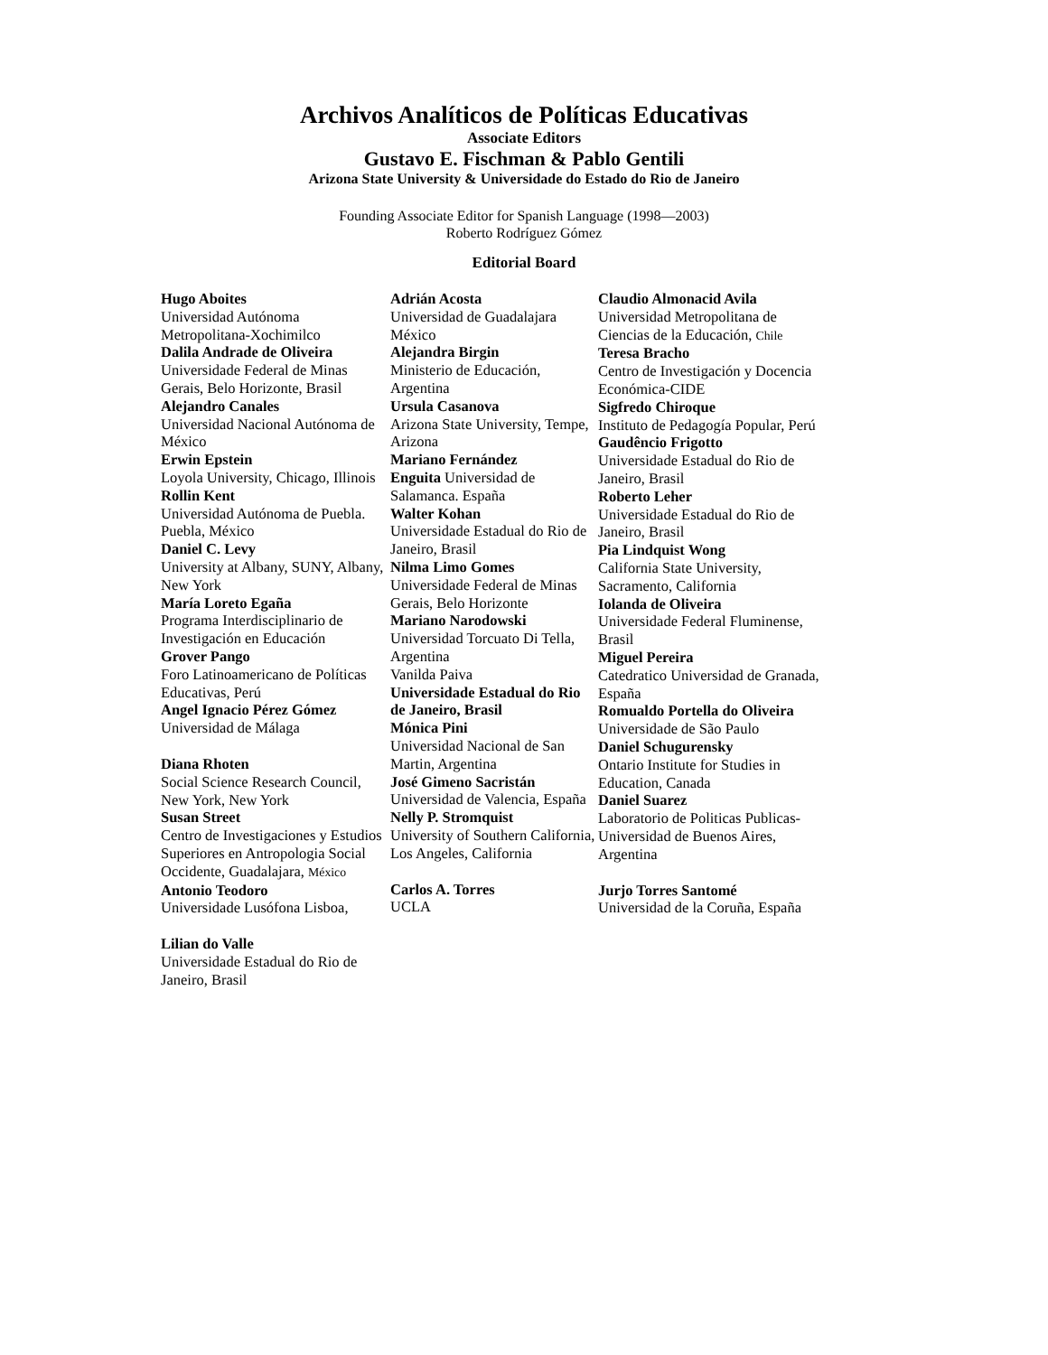Archivos Analíticos de Políticas Educativas
Associate Editors
Gustavo E. Fischman & Pablo Gentili
Arizona State University & Universidade do Estado do Rio de Janeiro
Founding Associate Editor for Spanish Language (1998—2003)
Roberto Rodríguez Gómez
Editorial Board
Hugo Aboites
Universidad Autónoma Metropolitana-Xochimilco
Dalila Andrade de Oliveira
Universidade Federal de Minas Gerais, Belo Horizonte, Brasil
Alejandro Canales
Universidad Nacional Autónoma de México
Erwin Epstein
Loyola University, Chicago, Illinois
Rollin Kent
Universidad Autónoma de Puebla. Puebla, México
Daniel C. Levy
University at Albany, SUNY, Albany, New York
María Loreto Egaña
Programa Interdisciplinario de Investigación en Educación
Grover Pango
Foro Latinoamericano de Políticas Educativas, Perú
Angel Ignacio Pérez Gómez
Universidad de Málaga
Diana Rhoten
Social Science Research Council, New York, New York
Susan Street
Centro de Investigaciones y Estudios Superiores en Antropologia Social Occidente, Guadalajara, México
Antonio Teodoro
Universidade Lusófona Lisboa,
Lilian do Valle
Universidade Estadual do Rio de Janeiro, Brasil
Adrián Acosta
Universidad de Guadalajara México
Alejandra Birgin
Ministerio de Educación, Argentina
Ursula Casanova
Arizona State University, Tempe, Arizona
Mariano Fernández
Enguita Universidad de Salamanca. España
Walter Kohan
Universidade Estadual do Rio de Janeiro, Brasil
Nilma Limo Gomes
Universidade Federal de Minas Gerais, Belo Horizonte
Mariano Narodowski
Universidad Torcuato Di Tella, Argentina
Vanilda Paiva
Universidade Estadual do Rio de Janeiro, Brasil
Mónica Pini
Universidad Nacional de San Martin, Argentina
José Gimeno Sacristán
Universidad de Valencia, España
Nelly P. Stromquist
University of Southern California, Los Angeles, California
Carlos A. Torres
UCLA
Claudio Almonacid Avila
Universidad Metropolitana de Ciencias de la Educación, Chile
Teresa Bracho
Centro de Investigación y Docencia Económica-CIDE
Sigfredo Chiroque
Instituto de Pedagogía Popular, Perú
Gaudêncio Frigotto
Universidade Estadual do Rio de Janeiro, Brasil
Roberto Leher
Universidade Estadual do Rio de Janeiro, Brasil
Pia Lindquist Wong
California State University, Sacramento, California
Iolanda de Oliveira
Universidade Federal Fluminense, Brasil
Miguel Pereira
Catedratico Universidad de Granada, España
Romualdo Portella do Oliveira
Universidade de São Paulo
Daniel Schugurensky
Ontario Institute for Studies in Education, Canada
Daniel Suarez
Laboratorio de Politicas Publicas-Universidad de Buenos Aires, Argentina
Jurjo Torres Santomé
Universidad de la Coruña, España